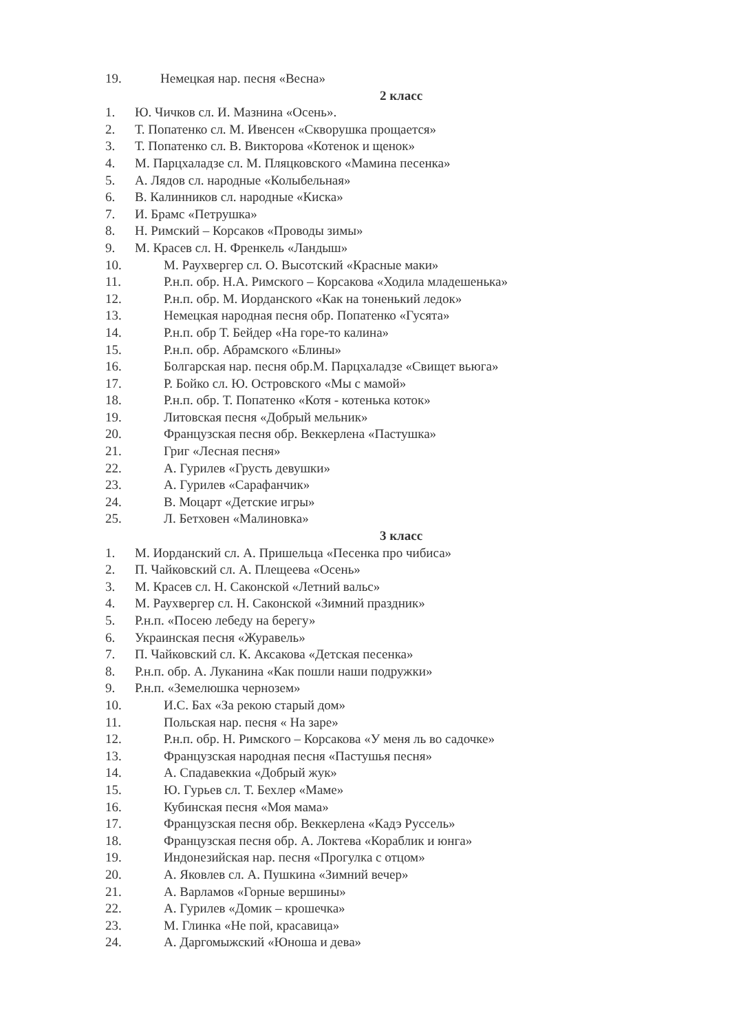19. Немецкая нар. песня «Весна»
2 класс
1. Ю. Чичков сл. И. Мазнина «Осень».
2. Т. Попатенко сл. М. Ивенсен «Скворушка прощается»
3. Т. Попатенко сл. В. Викторова «Котенок и щенок»
4. М. Парцхаладзе сл. М. Пляцковского «Мамина песенка»
5. А. Лядов сл. народные «Колыбельная»
6. В. Калинников сл. народные «Киска»
7. И. Брамс «Петрушка»
8. Н. Римский – Корсаков «Проводы зимы»
9. М. Красев сл. Н. Френкель «Ландыш»
10. М. Раухвергер сл. О. Высотский «Красные маки»
11. Р.н.п. обр. Н.А. Римского – Корсакова «Ходила младешенька»
12. Р.н.п. обр. М. Иорданского «Как на тоненький ледок»
13. Немецкая народная песня обр. Попатенко «Гусята»
14. Р.н.п. обр Т. Бейдер «На горе-то калина»
15. Р.н.п. обр. Абрамского «Блины»
16. Болгарская нар. песня обр.М. Парцхаладзе «Свищет вьюга»
17. Р. Бойко сл. Ю. Островского «Мы с мамой»
18. Р.н.п. обр. Т. Попатенко «Котя - котенька коток»
19. Литовская песня «Добрый мельник»
20. Французская песня обр. Веккерлена «Пастушка»
21. Григ «Лесная песня»
22. А. Гурилев «Грусть девушки»
23. А. Гурилев «Сарафанчик»
24. В. Моцарт «Детские игры»
25. Л. Бетховен «Малиновка»
3 класс
1. М. Иорданский сл. А. Пришельца «Песенка про чибиса»
2. П. Чайковский сл. А. Плещеева «Осень»
3. М. Красев сл. Н. Саконской «Летний вальс»
4. М. Раухвергер сл. Н. Саконской «Зимний праздник»
5. Р.н.п. «Посею лебеду на берегу»
6. Украинская песня «Журавель»
7. П. Чайковский сл. К. Аксакова «Детская песенка»
8. Р.н.п. обр. А. Луканина «Как пошли наши подружки»
9. Р.н.п. «Земелюшка чернозем»
10. И.С. Бах «За рекою старый дом»
11. Польская нар. песня « На заре»
12. Р.н.п. обр. Н. Римского – Корсакова «У меня ль во садочке»
13. Французская народная песня «Пастушья песня»
14. А. Спадавеккиа «Добрый жук»
15. Ю. Гурьев сл. Т. Бехлер «Маме»
16. Кубинская песня «Моя мама»
17. Французская песня обр. Веккерлена «Кадэ Руссель»
18. Французская песня обр. А. Локтева «Кораблик и юнга»
19. Индонезийская нар. песня «Прогулка с отцом»
20. А. Яковлев сл. А. Пушкина «Зимний вечер»
21. А. Варламов «Горные вершины»
22. А. Гурилев «Домик – крошечка»
23. М. Глинка «Не пой, красавица»
24. А. Даргомыжский «Юноша и дева»